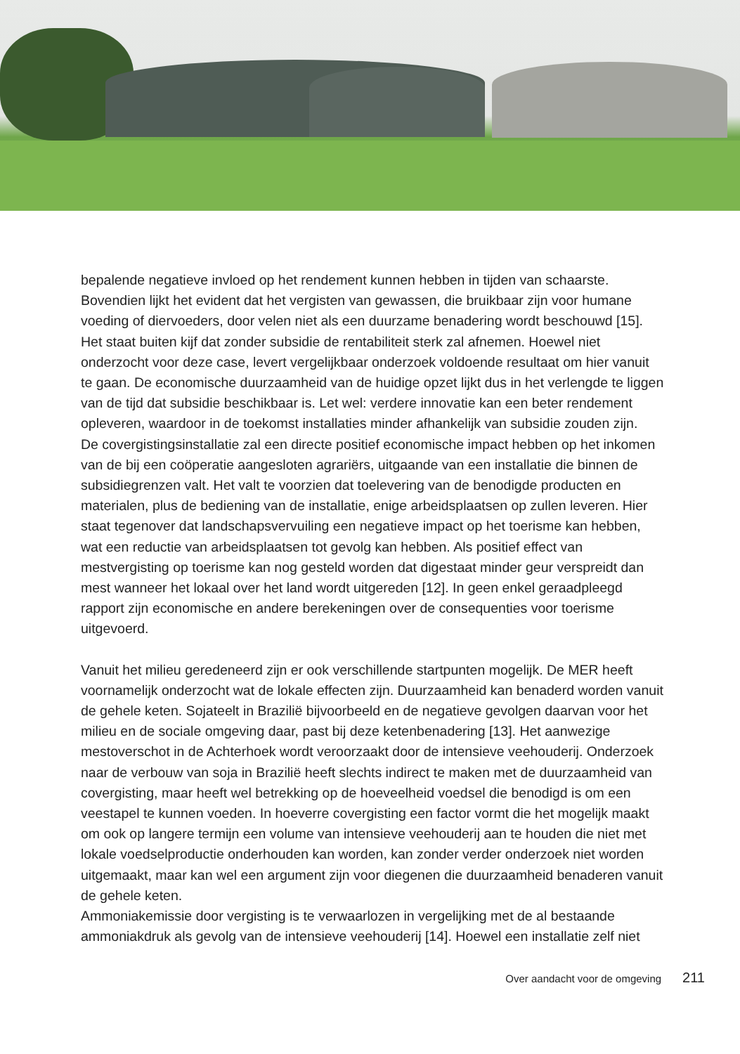bepalende negatieve invloed op het rendement kunnen hebben in tijden van schaarste. Bovendien lijkt het evident dat het vergisten van gewassen, die bruikbaar zijn voor humane voeding of diervoeders, door velen niet als een duurzame benadering wordt beschouwd [15]. Het staat buiten kijf dat zonder subsidie de rentabiliteit sterk zal afnemen. Hoewel niet onderzocht voor deze case, levert vergelijkbaar onderzoek voldoende resultaat om hier vanuit te gaan. De economische duurzaamheid van de huidige opzet lijkt dus in het verlengde te liggen van de tijd dat subsidie beschikbaar is. Let wel: verdere innovatie kan een beter rendement opleveren, waardoor in de toekomst installaties minder afhankelijk van subsidie zouden zijn.
De covergistingsinstallatie zal een directe positief economische impact hebben op het inkomen van de bij een coöperatie aangesloten agrariërs, uitgaande van een installatie die binnen de subsidiegrenzen valt. Het valt te voorzien dat toelevering van de benodigde producten en materialen, plus de bediening van de installatie, enige arbeidsplaatsen op zullen leveren. Hier staat tegenover dat landschapsvervuiling een negatieve impact op het toerisme kan hebben, wat een reductie van arbeidsplaatsen tot gevolg kan hebben. Als positief effect van mestvergisting op toerisme kan nog gesteld worden dat digestaat minder geur verspreidt dan mest wanneer het lokaal over het land wordt uitgereden [12]. In geen enkel geraadpleegd rapport zijn economische en andere berekeningen over de consequenties voor toerisme uitgevoerd.
Vanuit het milieu geredeneerd zijn er ook verschillende startpunten mogelijk. De MER heeft voornamelijk onderzocht wat de lokale effecten zijn. Duurzaamheid kan benaderd worden vanuit de gehele keten. Sojateelt in Brazilië bijvoorbeeld en de negatieve gevolgen daarvan voor het milieu en de sociale omgeving daar, past bij deze ketenbenadering [13]. Het aanwezige mestoverschot in de Achterhoek wordt veroorzaakt door de intensieve veehouderij. Onderzoek naar de verbouw van soja in Brazilië heeft slechts indirect te maken met de duurzaamheid van covergisting, maar heeft wel betrekking op de hoeveelheid voedsel die benodigd is om een veestapel te kunnen voeden. In hoeverre covergisting een factor vormt die het mogelijk maakt om ook op langere termijn een volume van intensieve veehouderij aan te houden die niet met lokale voedselproductie onderhouden kan worden, kan zonder verder onderzoek niet worden uitgemaakt, maar kan wel een argument zijn voor diegenen die duurzaamheid benaderen vanuit de gehele keten.
Ammoniakemissie door vergisting is te verwaarlozen in vergelijking met de al bestaande ammoniakdruk als gevolg van de intensieve veehouderij [14]. Hoewel een installatie zelf niet
Over aandacht voor de omgeving 211